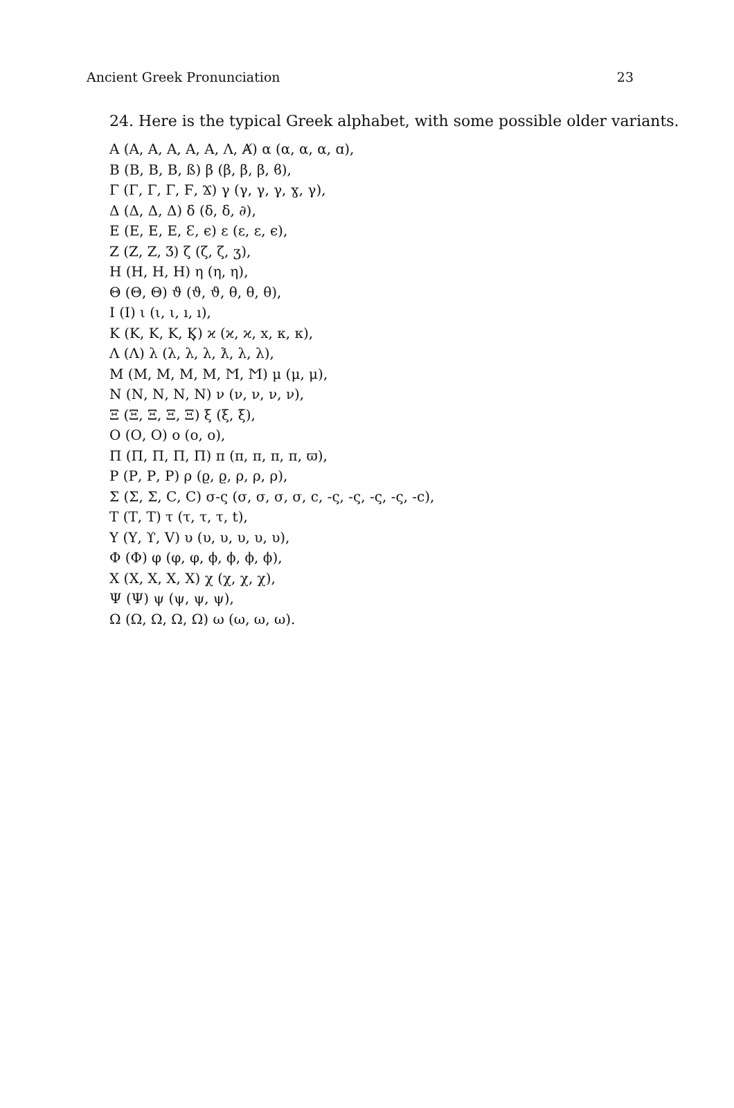Ancient Greek Pronunciation 23
24. Here is the typical Greek alphabet, with some possible older variants.
Α (Α, Α, Α, Α, Α, Λ, Ⱥ) α (α, α, α, ɑ),
Β (Β, Β, Β, ß) β (β, β, β, ϐ),
Γ (Γ, Γ, Γ, Ϝ, Ϫ) γ (γ, γ, γ, ɣ, γ),
Δ (Δ, Δ, Δ) δ (δ, δ, ∂),
Ε (Ε, Ε, Ε, Ɛ, ϵ) ε (ε, ε, ϵ),
Ζ (Ζ, Ζ, Ʒ) ζ (ζ, ζ, ʒ),
Η (Η, Η, Η) η (η, η),
Θ (Θ, Θ) ϑ (ϑ, ϑ, θ, θ, θ),
Ι (Ι) ι (ι, ι, ı, ı),
Κ (Κ, Κ, Κ, Ϗ) ϰ (ϰ, ϰ, x, κ, κ),
Λ (Λ) λ (λ, λ, λ, ƛ, λ, λ),
Μ (Μ, Μ, Μ, Μ, Ϻ, Ϻ) μ (μ, μ),
Ν (Ν, Ν, Ν, Ν) ν (ν, ν, ν, ν),
Ξ (Ξ, Ξ, Ξ, Ξ) ξ (ξ, ξ),
Ο (Ο, Ο) ο (ο, ο),
Π (Π, Π, Π, Π) π (π, π, π, π, ϖ),
Ρ (Ρ, Ρ, Ρ) ρ (ϱ, ϱ, ρ, ρ, ρ),
Σ (Σ, Σ, Ϲ, Ϲ) σ-ς (σ, σ, σ, σ, ϲ, -ς, -ς, -ς, -ς, -ϲ),
Τ (Τ, Τ) τ (τ, τ, τ, t),
Υ (Υ, ϒ, V) υ (υ, υ, υ, υ, υ),
Φ (Φ) φ (φ, φ, ϕ, ϕ, ϕ, ϕ),
Χ (Χ, Χ, Χ, Χ) χ (χ, χ, χ),
Ψ (Ψ) ψ (ψ, ψ, ψ),
Ω (Ω, Ω, Ω, Ω) ω (ω, ω, ω).